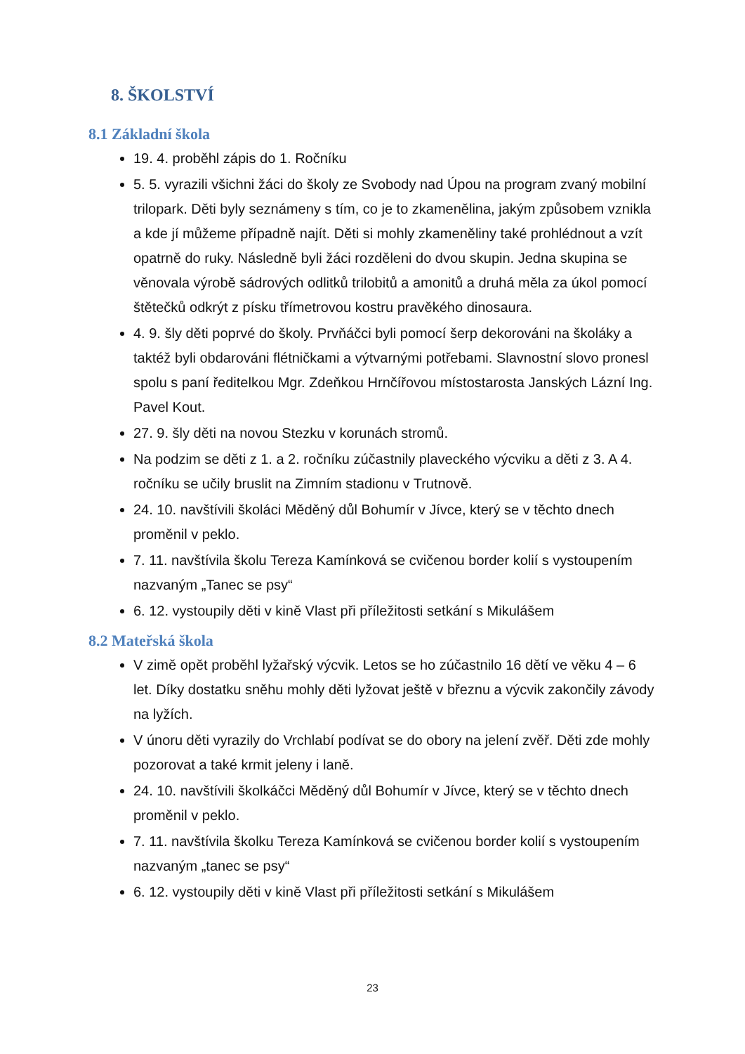8. ŠKOLSTVÍ
8.1 Základní škola
19. 4. proběhl zápis do 1. Ročníku
5. 5. vyrazili všichni žáci do školy ze Svobody nad Úpou na program zvaný mobilní trilopark. Děti byly seznámeny s tím, co je to zkamenělina, jakým způsobem vznikla a kde jí můžeme případně najít. Děti si mohly zkameněliny také prohlédnout a vzít opatrně do ruky. Následně byli žáci rozděleni do dvou skupin. Jedna skupina se věnovala výrobě sádrových odlitků trilobitů a amonitů a druhá měla za úkol pomocí štětečků odkrýt z písku třímetrovou kostru pravěkého dinosaura.
4. 9. šly děti poprvé do školy. Prvňáčci byli pomocí šerp dekorováni na školáky a taktéž byli obdarováni flétničkami a výtvarnými potřebami. Slavnostní slovo pronesl spolu s paní ředitelkou Mgr. Zdeňkou Hrnčířovou místostarosta Janských Lázní Ing. Pavel Kout.
27. 9. šly děti na novou Stezku v korunách stromů.
Na podzim se děti z 1. a 2. ročníku zúčastnily plaveckého výcviku a děti z 3. A 4. ročníku se učily bruslit na Zimním stadionu v Trutnově.
24. 10. navštívili školáci Měděný důl Bohumír v Jívce, který se v těchto dnech proměnil v peklo.
7. 11. navštívila školu Tereza Kamínková se cvičenou border kolií s vystoupením nazvaným „Tanec se psy“
6. 12. vystoupily děti v kině Vlast při příležitosti setkání s Mikulášem
8.2 Mateřská škola
V zimě opět proběhl lyžařský výcvik. Letos se ho zúčastnilo 16 dětí ve věku 4 – 6 let. Díky dostatku sněhu mohly děti lyžovat ještě v březnu a výcvik zakončily závody na lyžích.
V únoru děti vyrazily do Vrchlabí podívat se do obory na jelení zvěř. Děti zde mohly pozorovat a také krmit jeleny i laně.
24. 10. navštívili školkáčci Měděný důl Bohumír v Jívce, který se v těchto dnech proměnil v peklo.
7. 11. navštívila školku Tereza Kamínková se cvičenou border kolií s vystoupením nazvaným „tanec se psy“
6. 12. vystoupily děti v kině Vlast při příležitosti setkání s Mikulášem
23